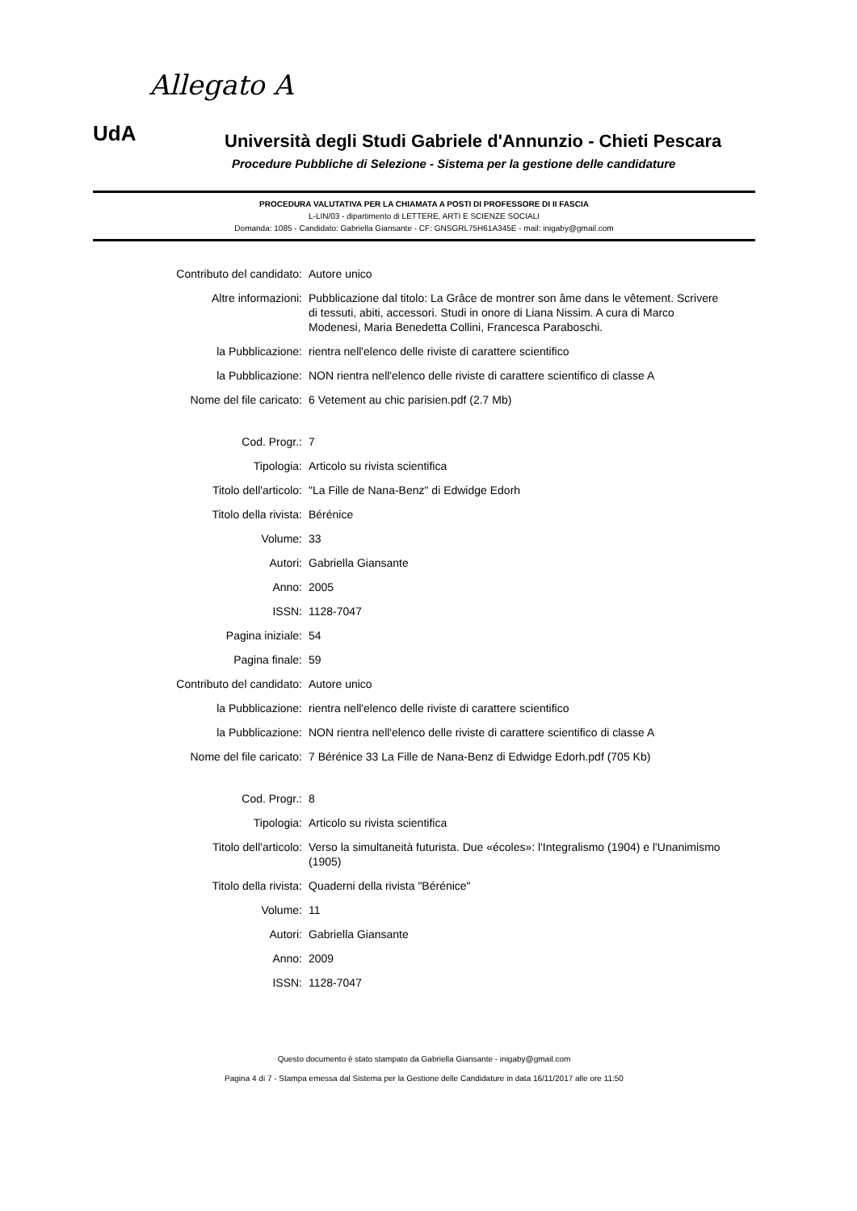Allegato A
UdA
Università degli Studi Gabriele d'Annunzio - Chieti Pescara
Procedure Pubbliche di Selezione - Sistema per la gestione delle candidature
PROCEDURA VALUTATIVA PER LA CHIAMATA A POSTI DI PROFESSORE DI II FASCIA
L-LIN/03 - dipartimento di LETTERE, ARTI E SCIENZE SOCIALI
Domanda: 1085 - Candidato: Gabriella Giansante - CF: GNSGRL75H61A345E - mail: inigaby@gmail.com
| Contributo del candidato: | Autore unico |
| Altre informazioni: | Pubblicazione dal titolo: La Grâce de montrer son âme dans le vêtement. Scrivere di tessuti, abiti, accessori. Studi in onore di Liana Nissim. A cura di Marco Modenesi, Maria Benedetta Collini, Francesca Paraboschi. |
| la Pubblicazione: | rientra nell'elenco delle riviste di carattere scientifico |
| la Pubblicazione: | NON rientra nell'elenco delle riviste di carattere scientifico di classe A |
| Nome del file caricato: | 6 Vetement au chic parisien.pdf (2.7 Mb) |
| Cod. Progr.: | 7 |
| Tipologia: | Articolo su rivista scientifica |
| Titolo dell'articolo: | "La Fille de Nana-Benz" di Edwidge Edorh |
| Titolo della rivista: | Bérénice |
| Volume: | 33 |
| Autori: | Gabriella Giansante |
| Anno: | 2005 |
| ISSN: | 1128-7047 |
| Pagina iniziale: | 54 |
| Pagina finale: | 59 |
| Contributo del candidato: | Autore unico |
| la Pubblicazione: | rientra nell'elenco delle riviste di carattere scientifico |
| la Pubblicazione: | NON rientra nell'elenco delle riviste di carattere scientifico di classe A |
| Nome del file caricato: | 7 Bérénice 33 La Fille de Nana-Benz di Edwidge Edorh.pdf (705 Kb) |
| Cod. Progr.: | 8 |
| Tipologia: | Articolo su rivista scientifica |
| Titolo dell'articolo: | Verso la simultaneità futurista. Due «écoles»: l'Integralismo (1904) e l'Unanimismo (1905) |
| Titolo della rivista: | Quaderni della rivista "Bérénice" |
| Volume: | 11 |
| Autori: | Gabriella Giansante |
| Anno: | 2009 |
| ISSN: | 1128-7047 |
Questo documento è stato stampato da Gabriella Giansante - inigaby@gmail.com
Pagina 4 di 7 - Stampa emessa dal Sistema per la Gestione delle Candidature in data 16/11/2017 alle ore 11:50